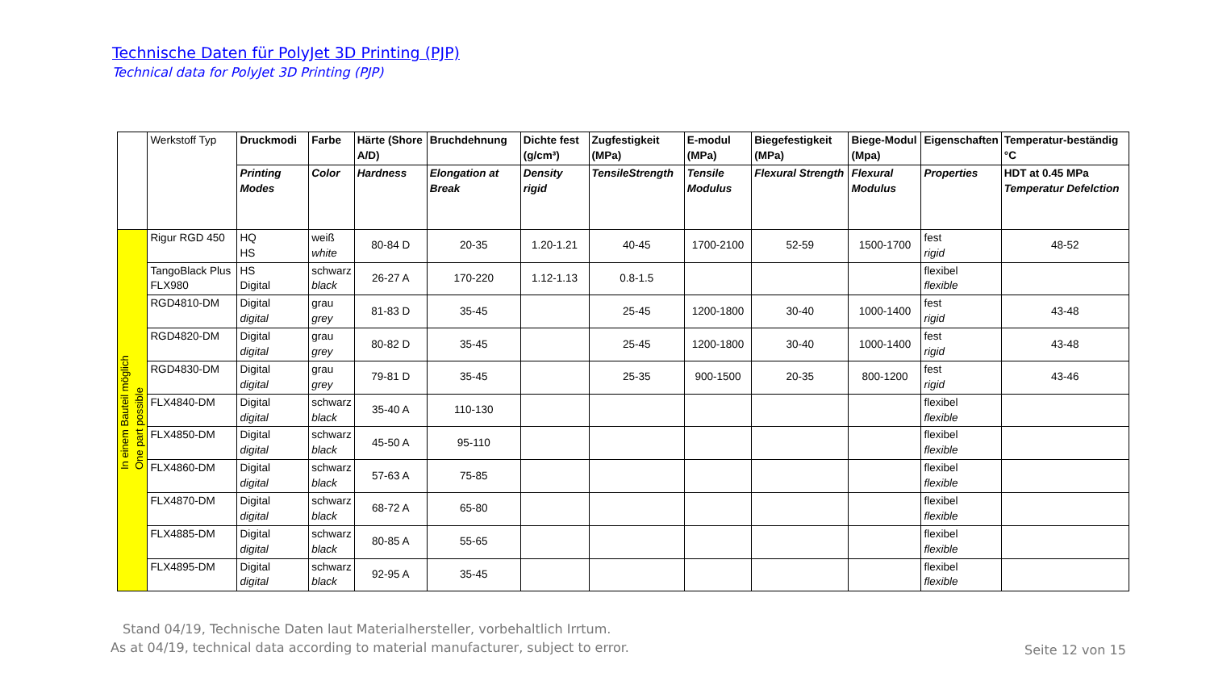Technische Daten für PolyJet 3D Printing (PJP)
Technical data for PolyJet 3D Printing (PJP)
| | Werkstoff Typ | Druckmodi | Farbe | Härte (Shore A/D) | Bruchdehnung | Dichte fest (g/cm³) | Zugfestigkeit (MPa) | E-modul (MPa) | Biegefestigkeit (MPa) | Biege-Modul (Mpa) | Eigenschaften | Temperatur-beständig °C |
| --- | --- | --- | --- | --- | --- | --- | --- | --- | --- | --- | --- | --- |
| | | Printing Modes | Color | Hardness | Elongation at Break | Density rigid | TensileStrength | Tensile Modulus | Flexural Strength | Flexural Modulus | Properties | HDT at 0.45 MPa Temperatur Defelction |
| In einem Bauteil möglich One part possible | Rigur RGD 450 | HQ HS | weiß white | 80-84 D | 20-35 | 1.20-1.21 | 40-45 | 1700-2100 | 52-59 | 1500-1700 | fest rigid | 48-52 |
| | TangoBlack Plus FLX980 | HS Digital | schwarz black | 26-27 A | 170-220 | 1.12-1.13 | 0.8-1.5 | | | | flexibel flexible | |
| | RGD4810-DM | Digital digital | grau grey | 81-83 D | 35-45 | | 25-45 | 1200-1800 | 30-40 | 1000-1400 | fest rigid | 43-48 |
| | RGD4820-DM | Digital digital | grau grey | 80-82 D | 35-45 | | 25-45 | 1200-1800 | 30-40 | 1000-1400 | fest rigid | 43-48 |
| | RGD4830-DM | Digital digital | grau grey | 79-81 D | 35-45 | | 25-35 | 900-1500 | 20-35 | 800-1200 | fest rigid | 43-46 |
| | FLX4840-DM | Digital digital | schwarz black | 35-40 A | 110-130 | | | | | | flexibel flexible | |
| | FLX4850-DM | Digital digital | schwarz black | 45-50 A | 95-110 | | | | | | flexibel flexible | |
| | FLX4860-DM | Digital digital | schwarz black | 57-63 A | 75-85 | | | | | | flexibel flexible | |
| | FLX4870-DM | Digital digital | schwarz black | 68-72 A | 65-80 | | | | | | flexibel flexible | |
| | FLX4885-DM | Digital digital | schwarz black | 80-85 A | 55-65 | | | | | | flexibel flexible | |
| | FLX4895-DM | Digital digital | schwarz black | 92-95 A | 35-45 | | | | | | flexibel flexible | |
Stand 04/19, Technische Daten laut Materialhersteller, vorbehaltlich Irrtum.
As at 04/19, technical data according to material manufacturer, subject to error.
Seite 12 von 15